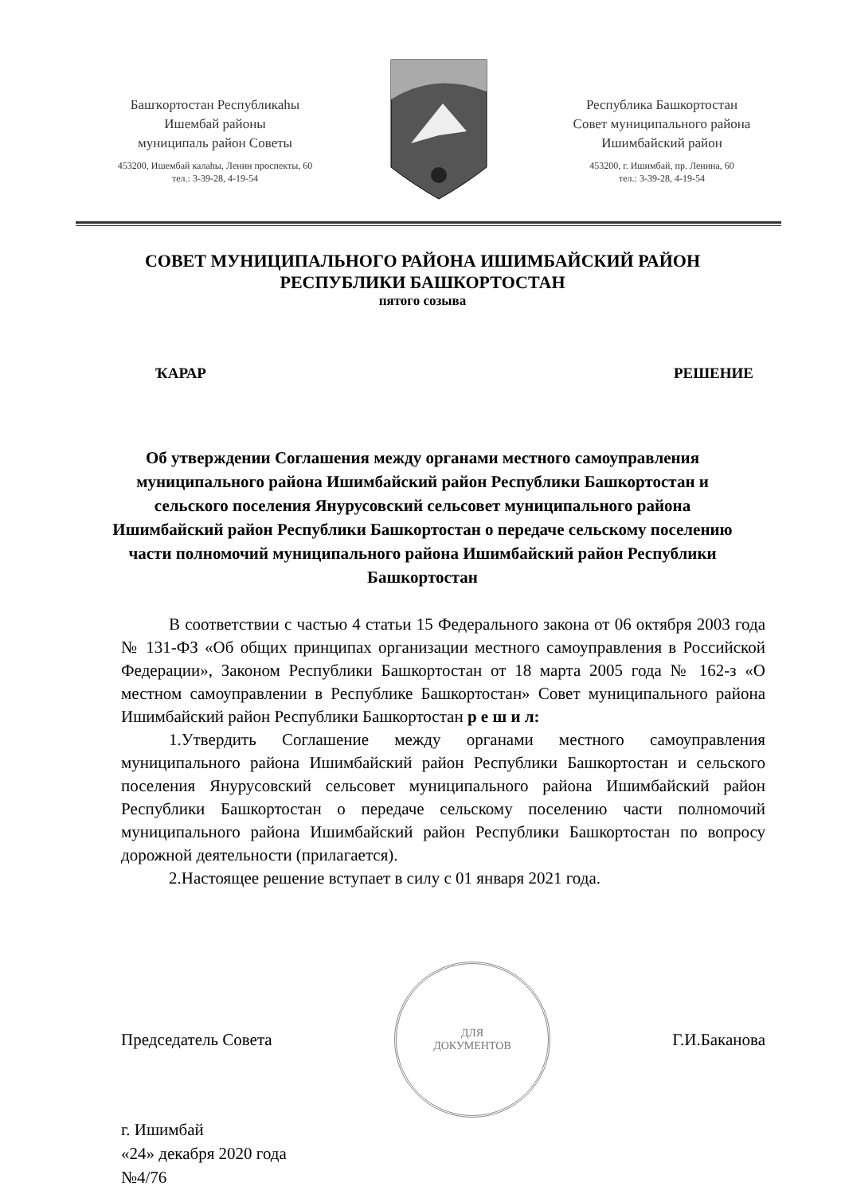Башҡортостан Республикаhы
Ишембай районы
муниципаль район Советы
453200, Ишембай калаhы, Ленин проспекты, 60
тел.: 3-39-28, 4-19-54
Республика Башкортостан
Совет муниципального района
Ишимбайский район
453200, г. Ишимбай, пр. Ленина, 60
тел.: 3-39-28, 4-19-54
СОВЕТ МУНИЦИПАЛЬНОГО РАЙОНА ИШИМБАЙСКИЙ РАЙОН
РЕСПУБЛИКИ БАШКОРТОСТАН
пятого созыва
ҠАРАР РЕШЕНИЕ
Об утверждении Соглашения между органами местного самоуправления муниципального района Ишимбайский район Республики Башкортостан и сельского поселения Янурусовский сельсовет муниципального района Ишимбайский район Республики Башкортостан о передаче сельскому поселению части полномочий муниципального района Ишимбайский район Республики Башкортостан
В соответствии с частью 4 статьи 15 Федерального закона от 06 октября 2003 года № 131-ФЗ «Об общих принципах организации местного самоуправления в Российской Федерации», Законом Республики Башкортостан от 18 марта 2005 года № 162-з «О местном самоуправлении в Республике Башкортостан» Совет муниципального района Ишимбайский район Республики Башкортостан р е ш и л:
1.Утвердить Соглашение между органами местного самоуправления муниципального района Ишимбайский район Республики Башкортостан и сельского поселения Янурусовский сельсовет муниципального района Ишимбайский район Республики Башкортостан о передаче сельскому поселению части полномочий муниципального района Ишимбайский район Республики Башкортостан по вопросу дорожной деятельности (прилагается).
2.Настоящее решение вступает в силу с 01 января 2021 года.
Председатель Совета
ДЛЯ
ДОКУМЕНТОВ
Г.И.Баканова
г. Ишимбай
«24» декабря 2020 года
№4/76